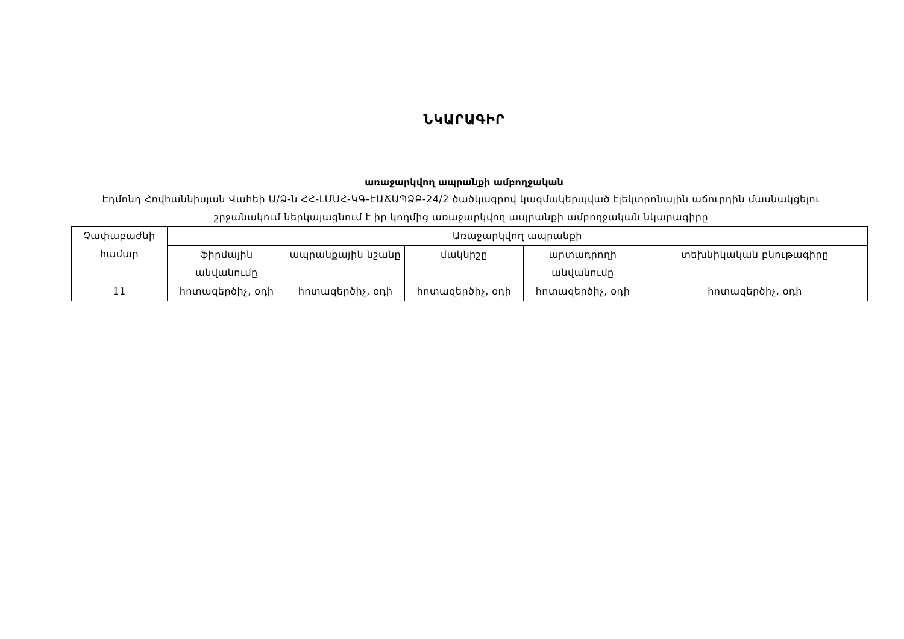ՆԿԱՐԱԳԻՐ
առաջարկվող ապրանքի ամբողջական
Էդմոնդ Հովհաննիսյան Վահեի Ա/Ձ-ն ՀՀ-ԼՄՍՀ-ԿԳ-ԷԱՃԱՊՁԲ-24/2 ծածկագրով կազմակերպված էլեկտրոնային աճուրդին մասնակցելու շրջանակում ներկայացնում է իր կողմից առաջարկվող ապրանքի ամբողջական նկարագիրը
| Չափաբաժնի համար | Առաջարկվող ապրանքի | | | | |
| | ֆիրմային անվանումը | ապրանքային նշանը | մակնիշը | արտադրողի անվանումը | տեխնիկական բնութագիրը |
| 11 | հոտազերծիչ, օդի | հոտազերծիչ, օդի | հոտազերծիչ, օդի | հոտազերծիչ, օդի | հոտազերծիչ, օդի |